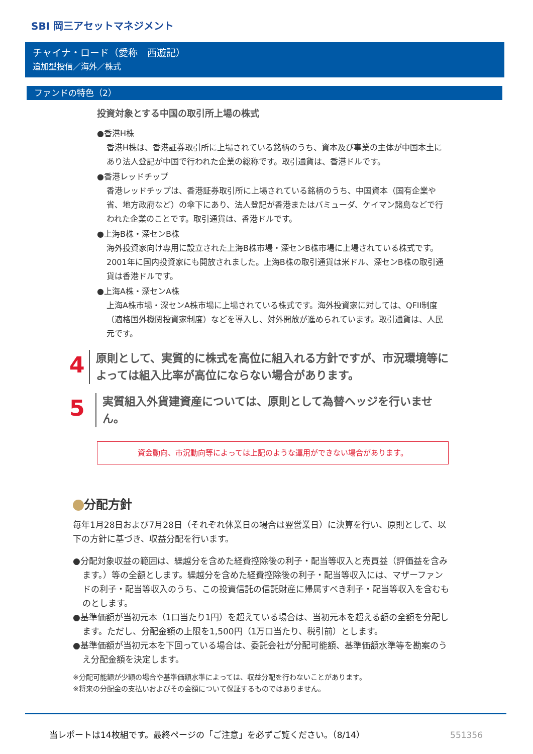SBI 岡三アセットマネジメント
チャイナ・ロード（愛称　西遊記）
追加型投信／海外／株式
ファンドの特色（2）
投資対象とする中国の取引所上場の株式
●香港H株
香港H株は、香港証券取引所に上場されている銘柄のうち、資本及び事業の主体が中国本土にあり法人登記が中国で行われた企業の総称です。取引通貨は、香港ドルです。
●香港レッドチップ
香港レッドチップは、香港証券取引所に上場されている銘柄のうち、中国資本（国有企業や省、地方政府など）の傘下にあり、法人登記が香港またはバミューダ、ケイマン諸島などで行われた企業のことです。取引通貨は、香港ドルです。
●上海B株・深センB株
海外投資家向け専用に設立された上海B株市場・深センB株市場に上場されている株式です。2001年に国内投資家にも開放されました。上海B株の取引通貨は米ドル、深センB株の取引通貨は香港ドルです。
●上海A株・深センA株
上海A株市場・深センA株市場に上場されている株式です。海外投資家に対しては、QFII制度（適格国外機関投資家制度）などを導入し、対外開放が進められています。取引通貨は、人民元です。
4
原則として、実質的に株式を高位に組入れる方針ですが、市況環境等によっては組入比率が高位にならない場合があります。
5
実質組入外貨建資産については、原則として為替ヘッジを行いません。
資金動向、市況動向等によっては上記のような運用ができない場合があります。
分配方針
毎年1月28日および7月28日（それぞれ休業日の場合は翌営業日）に決算を行い、原則として、以下の方針に基づき、収益分配を行います。
●分配対象収益の範囲は、繰越分を含めた経費控除後の利子・配当等収入と売買益（評価益を含みます。）等の全額とします。繰越分を含めた経費控除後の利子・配当等収入には、マザーファンドの利子・配当等収入のうち、この投資信託の信託財産に帰属すべき利子・配当等収入を含むものとします。
●基準価額が当初元本（1口当たり1円）を超えている場合は、当初元本を超える額の全額を分配します。ただし、分配金額の上限を1,500円（1万口当たり、税引前）とします。
●基準価額が当初元本を下回っている場合は、委託会社が分配可能額、基準価額水準等を勘案のうえ分配金額を決定します。
※分配可能額が少額の場合や基準価額水準によっては、収益分配を行わないことがあります。
※将来の分配金の支払いおよびその金額について保証するものではありません。
当レポートは14枚組です。最終ページの「ご注意」を必ずご覧ください。（8/14）
551356